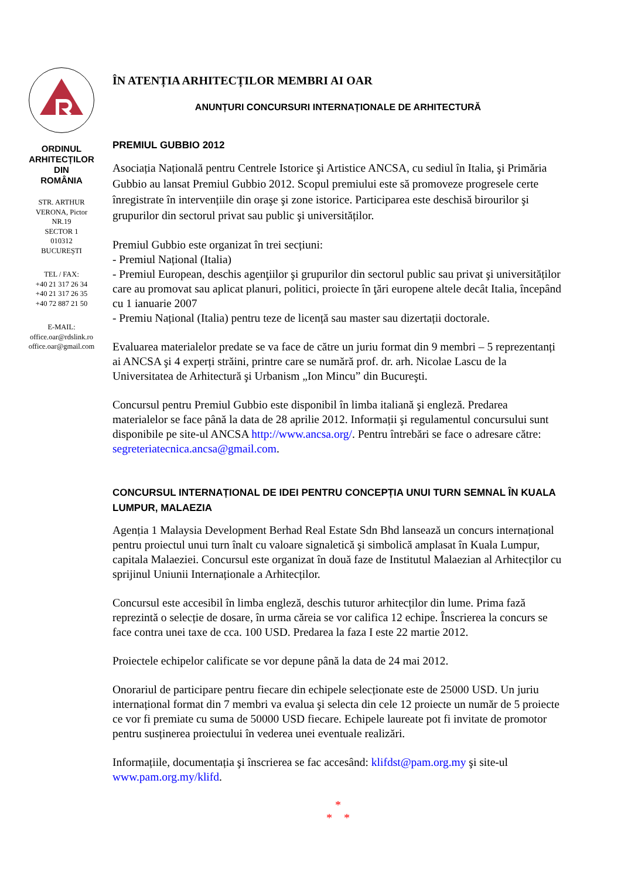ORDINUL
ARHITECȚILOR
DIN
ROMÂNIA
STR. ARTHUR
VERONA, Pictor
NR.19
SECTOR 1
010312
BUCUREŞTI
TEL / FAX:
+40 21 317 26 34
+40 21 317 26 35
+40 72 887 21 50
E-MAIL:
office.oar@rdslink.ro
office.oar@gmail.com
ÎN ATENȚIA ARHITECȚILOR MEMBRI AI OAR
ANUNȚURI CONCURSURI INTERNAȚIONALE DE ARHITECTURĂ
PREMIUL GUBBIO 2012
Asociația Națională pentru Centrele Istorice şi Artistice ANCSA, cu sediul în Italia, şi Primăria Gubbio au lansat Premiul Gubbio 2012. Scopul premiului este să promoveze progresele certe înregistrate în intervențiile din oraşe şi zone istorice. Participarea este deschisă birourilor şi grupurilor din sectorul privat sau public şi universităților.
Premiul Gubbio este organizat în trei secțiuni:
- Premiul Național (Italia)
- Premiul European, deschis agenţiilor şi grupurilor din sectorul public sau privat şi universităților care au promovat sau aplicat planuri, politici, proiecte în ţări europene altele decât Italia, începând cu 1 ianuarie 2007
- Premiu Național (Italia) pentru teze de licență sau master sau dizertații doctorale.
Evaluarea materialelor predate se va face de către un juriu format din 9 membri – 5 reprezentanți ai ANCSA şi 4 experți străini, printre care se numără prof. dr. arh. Nicolae Lascu de la Universitatea de Arhitectură şi Urbanism „Ion Mincu” din Bucureşti.
Concursul pentru Premiul Gubbio este disponibil în limba italiană şi engleză. Predarea materialelor se face până la data de 28 aprilie 2012. Informații şi regulamentul concursului sunt disponibile pe site-ul ANCSA http://www.ancsa.org/. Pentru întrebări se face o adresare către: segreteriatecnica.ancsa@gmail.com.
CONCURSUL INTERNAȚIONAL DE IDEI PENTRU CONCEPȚIA UNUI TURN SEMNAL ÎN KUALA LUMPUR, MALAEZIA
Agenția 1 Malaysia Development Berhad Real Estate Sdn Bhd lansează un concurs internațional pentru proiectul unui turn înalt cu valoare signaletică şi simbolică amplasat în Kuala Lumpur, capitala Malaeziei. Concursul este organizat în două faze de Institutul Malaezian al Arhitecților cu sprijinul Uniunii Internaționale a Arhitecților.
Concursul este accesibil în limba engleză, deschis tuturor arhitecților din lume. Prima fază reprezintă o selecție de dosare, în urma căreia se vor califica 12 echipe. Înscrierea la concurs se face contra unei taxe de cca. 100 USD. Predarea la faza I este 22 martie 2012.
Proiectele echipelor calificate se vor depune până la data de 24 mai 2012.
Onorariul de participare pentru fiecare din echipele selecționate este de 25000 USD. Un juriu internațional format din 7 membri va evalua şi selecta din cele 12 proiecte un număr de 5 proiecte ce vor fi premiate cu suma de 50000 USD fiecare. Echipele laureate pot fi invitate de promotor pentru susținerea proiectului în vederea unei eventuale realizări.
Informațiile, documentația şi înscrierea se fac accesând: klifdst@pam.org.my şi site-ul www.pam.org.my/klifd.
*
* *